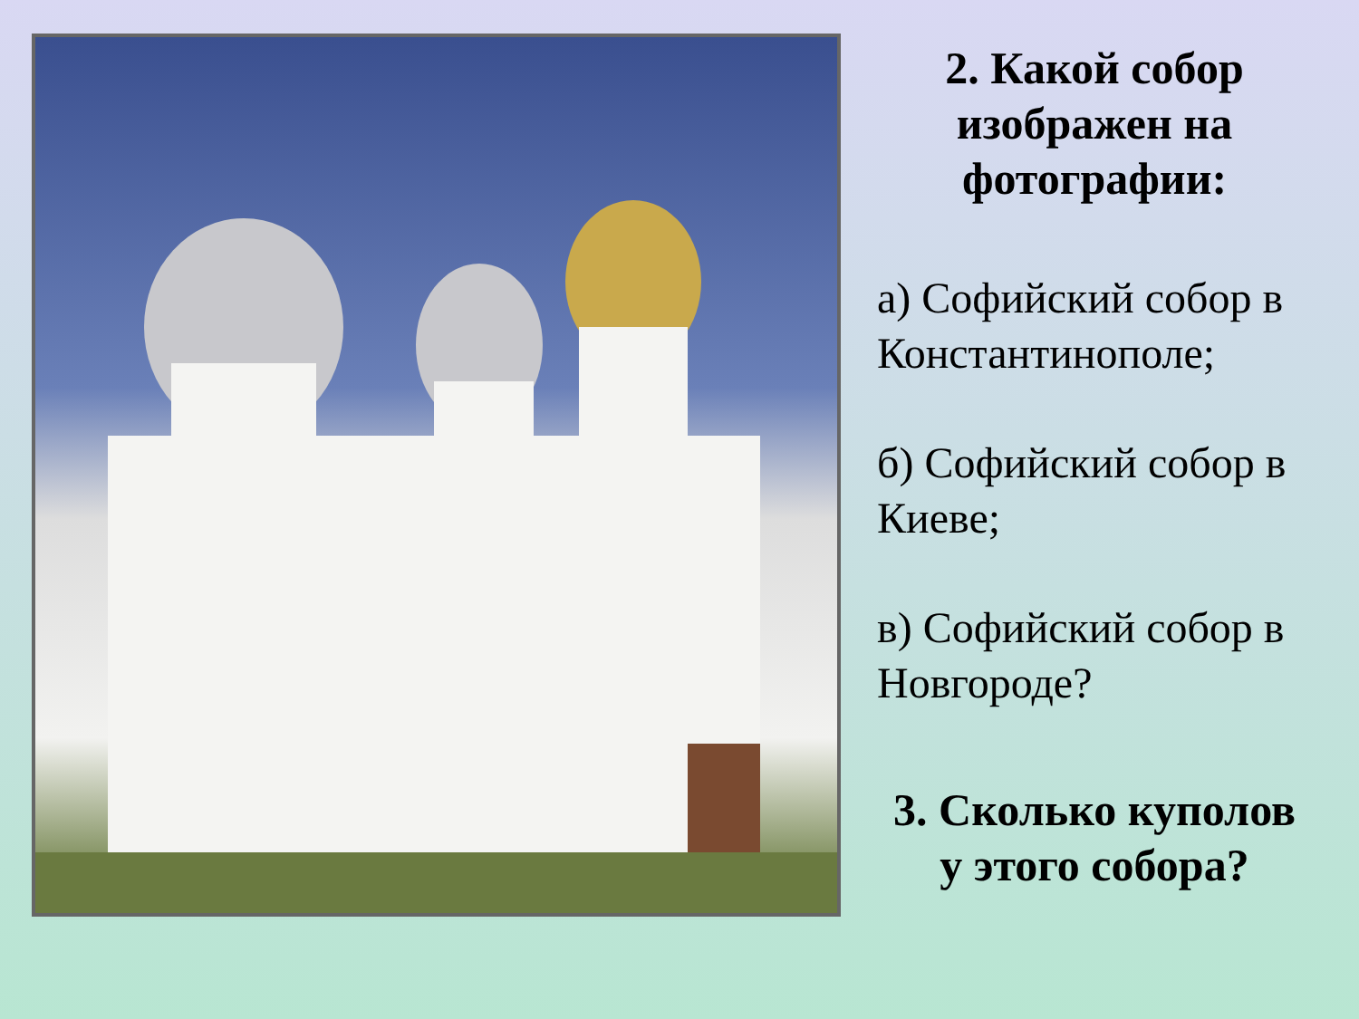2. Какой собор изображен на фотографии:
а) Софийский собор в Константинополе;
б) Софийский собор в Киеве;
в) Софийский собор в Новгороде?
3. Сколько куполов у этого собора?